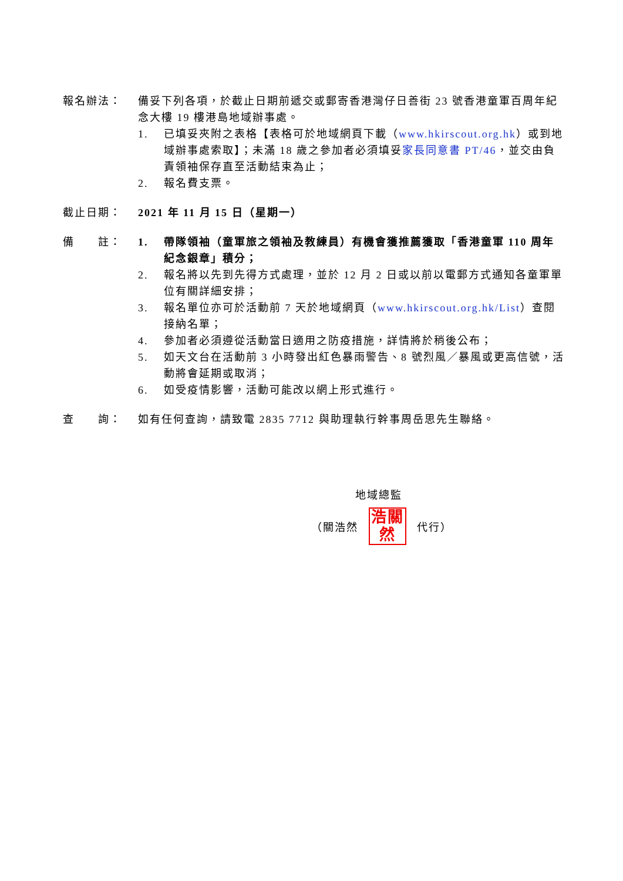報名辦法： 備妥下列各項，於截止日期前遞交或郵寄香港灣仔日善街 23 號香港童軍百周年紀念大樓 19 樓港島地域辦事處。
1. 已填妥夾附之表格【表格可於地域網頁下載（www.hkirscout.org.hk）或到地域辦事處索取】；未滿 18 歲之參加者必須填妥家長同意書 PT/46，並交由負責領袖保存直至活動結束為止；
2. 報名費支票。
截止日期： 2021 年 11 月 15 日（星期一）
備　　註： 1. 帶隊領袖（童軍旅之領袖及教練員）有機會獲推薦獲取「香港童軍 110 周年紀念銀章」積分；
2. 報名將以先到先得方式處理，並於 12 月 2 日或以前以電郵方式通知各童軍單位有關詳細安排；
3. 報名單位亦可於活動前 7 天於地域網頁（www.hkirscout.org.hk/List）查閱接納名單；
4. 參加者必須遵從活動當日適用之防疫措施，詳情將於稍後公布；
5. 如天文台在活動前 3 小時發出紅色暴雨警告、8 號烈風／暴風或更高信號，活動將會延期或取消；
6. 如受疫情影響，活動可能改以網上形式進行。
查　　詢： 如有任何查詢，請致電 2835 7712 與助理執行幹事周岳思先生聯絡。
地域總監
（關浩然
浩關 然
代行）